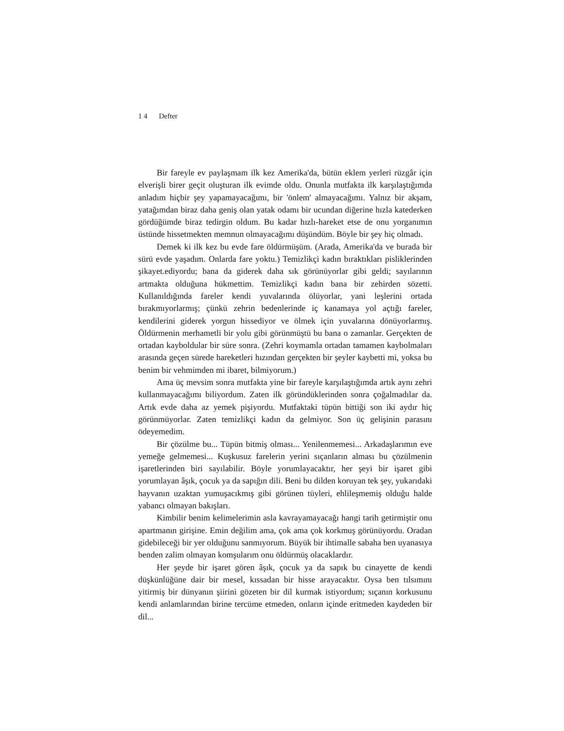1 4 Defter
Bir fareyle ev paylaşmam ilk kez Amerika'da, bütün eklem yerleri rüzgâr için elverişli birer geçit oluşturan ilk evimde oldu. Onunla mutfakta ilk karşılaştığımda anladım hiçbir şey yapamayacağımı, bir 'önlem' almayacağımı. Yalnız bir akşam, yatağımdan biraz daha geniş olan yatak odamı bir ucundan diğerine hızla katederken gördüğümde biraz tedirgin oldum. Bu kadar hızlı-hareket etse de onu yorganımın üstünde hissetmekten memnun olmayacağımı düşündüm. Böyle bir şey hiç olmadı.
Demek ki ilk kez bu evde fare öldürmüşüm. (Arada, Amerika'da ve burada bir sürü evde yaşadım. Onlarda fare yoktu.) Temizlikçi kadın bıraktıkları pisliklerinden şikayet.ediyordu; bana da giderek daha sık görünüyorlar gibi geldi; sayılarının artmakta olduğuna hükmettim. Temizlikçi kadın bana bir zehirden sözetti. Kullanıldığında fareler kendi yuvalarında ölüyorlar, yani leşlerini ortada bırakmıyorlarmış; çünkü zehrin bedenlerinde iç kanamaya yol açtığı fareler, kendilerini giderek yorgun hissediyor ve ölmek için yuvalarına dönüyorlarmış. Öldürmenin merhametli bir yolu gibi görünmüştü bu bana o zamanlar. Gerçekten de ortadan kayboldular bir süre sonra. (Zehri koymamla ortadan tamamen kaybolmaları arasında geçen sürede hareketleri hızından gerçekten bir şeyler kaybetti mi, yoksa bu benim bir vehmimden mi ibaret, bilmiyorum.)
Ama üç mevsim sonra mutfakta yine bir fareyle karşılaştığımda artık aynı zehri kullanmayacağımı biliyordum. Zaten ilk göründüklerinden sonra çoğalmadılar da. Artık evde daha az yemek pişiyordu. Mutfaktaki tüpün bittiği son iki aydır hiç görünmüyorlar. Zaten temizlikçi kadın da gelmiyor. Son üç gelişinin parasını ödeyemedim.
Bir çözülme bu... Tüpün bitmiş olması... Yenilenmemesi... Arkadaşlarımın eve yemeğe gelmemesi... Kuşkusuz farelerin yerini sıçanların alması bu çözülmenin işaretlerinden biri sayılabilir. Böyle yorumlayacaktır, her şeyi bir işaret gibi yorumlayan âşık, çocuk ya da sapığın dili. Beni bu dilden koruyan tek şey, yukarıdaki hayvanın uzaktan yumuşacıkmış gibi görünen tüyleri, ehlileşmemiş olduğu halde yabancı olmayan bakışları.
Kimbilir benim kelimelerimin asla kavrayamayacağı hangi tarih getirmiştir onu apartmanın girişine. Emin değilim ama, çok ama çok korkmuş görünüyordu. Oradan gidebileceği bir yer olduğunu sanmıyorum. Büyük bir ihtimalle sabaha ben uyanasıya benden zalim olmayan komşularım onu öldürmüş olacaklardır.
Her şeyde bir işaret gören âşık, çocuk ya da sapık bu cinayette de kendi düşkünlüğüne dair bir mesel, kıssadan bir hisse arayacaktır. Oysa ben tılsımını yitirmiş bir dünyanın şiirini gözeten bir dil kurmak istiyordum; sıçanın korkusunu kendi anlamlarından birine tercüme etmeden, onların içinde eritmeden kaydeden bir dil...